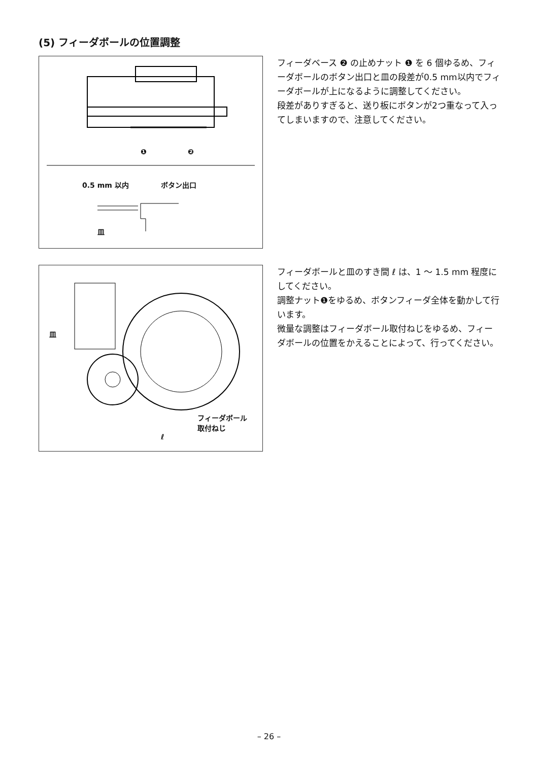(5) フィーダボールの位置調整
❶ ❷
0.5 mm 以内 ボタン出口
皿
フィーダベース ❷ の止めナット ❶ を 6 個ゆるめ、フィーダボールのボタン出口と皿の段差が0.5 mm以内でフィーダボールが上になるように調整してください。
段差がありすぎると、送り板にボタンが2つ重なって入ってしまいますので、注意してください。
皿
フィーダボール
取付ねじ
ℓ
フィーダボールと皿のすき間 ℓ は、1 〜 1.5 mm 程度にしてください。
調整ナット❶をゆるめ、ボタンフィーダ全体を動かして行います。
微量な調整はフィーダボール取付ねじをゆるめ、フィーダボールの位置をかえることによって、行ってください。
– 26 –